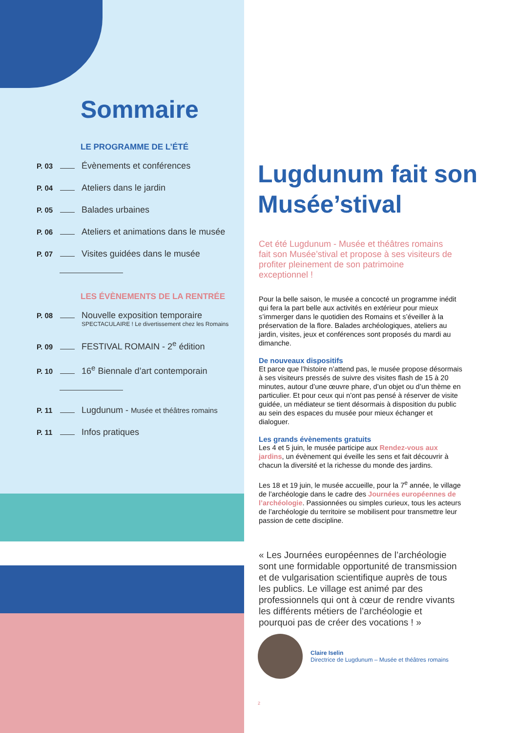Sommaire
LE PROGRAMME DE L’ÉTÉ
P. 03 Évènements et conférences
P. 04 Ateliers dans le jardin
P. 05 Balades urbaines
P. 06 Ateliers et animations dans le musée
P. 07 Visites guidées dans le musée
LES ÉVÈNEMENTS DE LA RENTRÉE
P. 08 Nouvelle exposition temporaire
SPECTACULAIRE ! Le divertissement chez les Romains
P. 09 FESTIVAL ROMAIN - 2<sup>e</sup> édition
P. 10 16<sup>e</sup> Biennale d’art contemporain
P. 11 Lugdunum - Musée et théâtres romains
P. 11 Infos pratiques
Lugdunum fait son Musée’stival
Cet été Lugdunum - Musée et théâtres romains fait son Musée’stival et propose à ses visiteurs de profiter pleinement de son patrimoine exceptionnel !
Pour la belle saison, le musée a concocté un programme inédit qui fera la part belle aux activités en extérieur pour mieux s’immerger dans le quotidien des Romains et s’éveiller à la préservation de la flore. Balades archéologiques, ateliers au jardin, visites, jeux et conférences sont proposés du mardi au dimanche.
De nouveaux dispositifs
Et parce que l’histoire n’attend pas, le musée propose désormais à ses visiteurs pressés de suivre des visites flash de 15 à 20 minutes, autour d’une œuvre phare, d’un objet ou d’un thème en particulier. Et pour ceux qui n’ont pas pensé à réserver de visite guidée, un médiateur se tient désormais à disposition du public au sein des espaces du musée pour mieux échanger et dialoguer.
Les grands évènements gratuits
Les 4 et 5 juin, le musée participe aux Rendez-vous aux jardins, un évènement qui éveille les sens et fait découvrir à chacun la diversité et la richesse du monde des jardins.
Les 18 et 19 juin, le musée accueille, pour la 7<sup>e</sup> année, le village de l’archéologie dans le cadre des Journées européennes de l’archéologie. Passionnées ou simples curieux, tous les acteurs de l’archéologie du territoire se mobilisent pour transmettre leur passion de cette discipline.
« Les Journées européennes de l’archéologie sont une formidable opportunité de transmission et de vulgarisation scientifique auprès de tous les publics. Le village est animé par des professionnels qui ont à cœur de rendre vivants les différents métiers de l’archéologie et pourquoi pas de créer des vocations ! »
Claire Iselin
Directrice de Lugdunum – Musée et théâtres romains
2